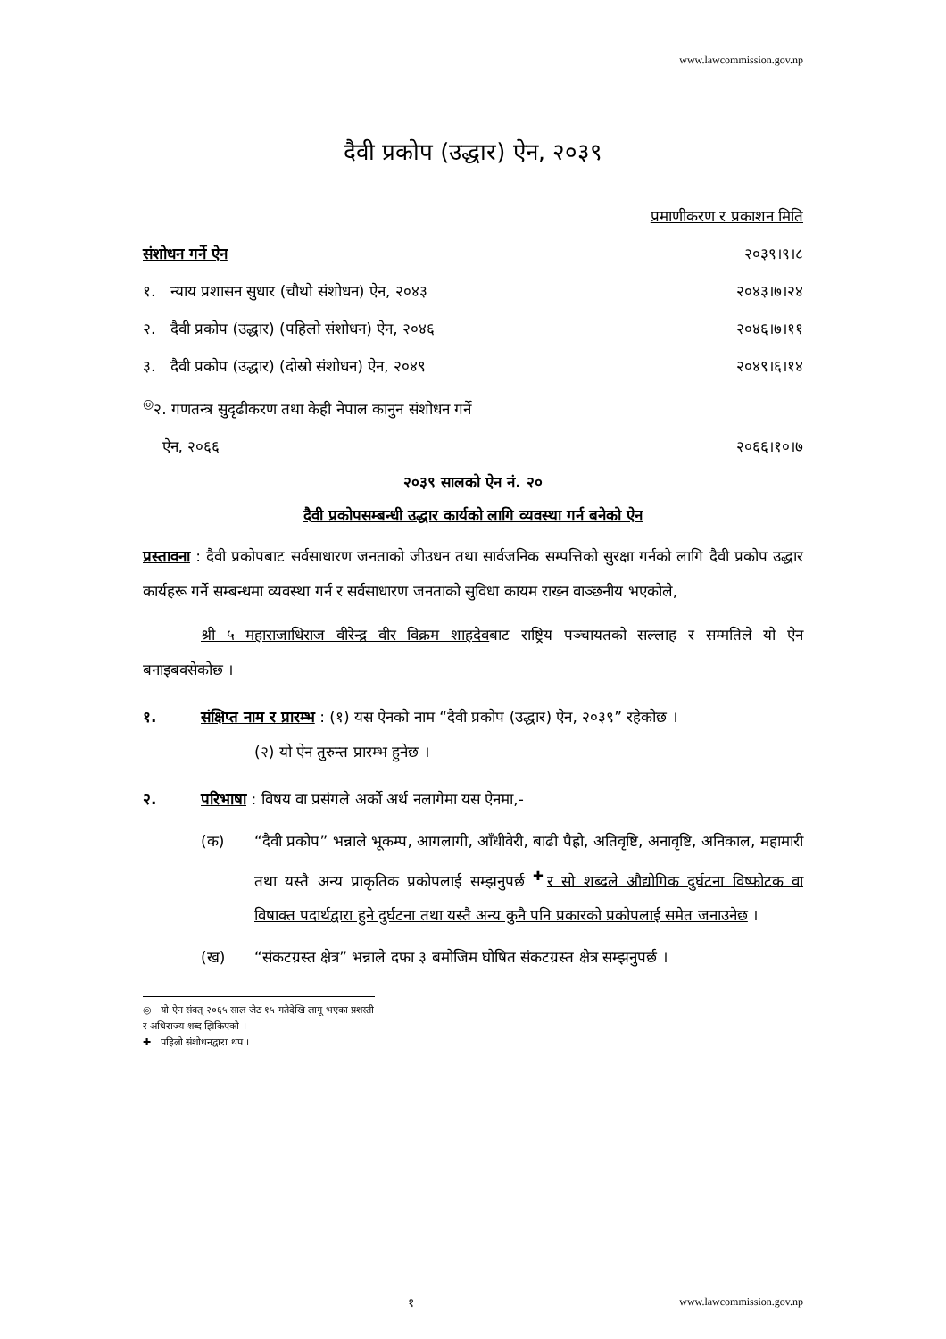www.lawcommission.gov.np
दैवी प्रकोप (उद्धार) ऐन, २०३९
प्रमाणीकरण र प्रकाशन मिति
संशोधन गर्ने ऐन २०३९।९।८
१. न्याय प्रशासन सुधार (चौथो संशोधन) ऐन, २०४३ २०४३।७।२४
२. दैवी प्रकोप (उद्धार) (पहिलो संशोधन) ऐन, २०४६ २०४६।७।११
३. दैवी प्रकोप (उद्धार) (दोस्रो संशोधन) ऐन, २०४९ २०४९।६।१४
<sup>◎</sup>२. गणतन्त्र सुदृढीकरण तथा केही नेपाल कानुन संशोधन गर्ने
ऐन, २०६६ २०६६।१०।७
२०३९ सालको ऐन नं. २०
दैवी प्रकोपसम्बन्धी उद्धार कार्यको लागि व्यवस्था गर्न बनेको ऐन
प्रस्तावना : दैवी प्रकोपबाट सर्वसाधारण जनताको जीउधन तथा सार्वजनिक सम्पत्तिको सुरक्षा गर्नको लागि दैवी प्रकोप उद्धार कार्यहरू गर्ने सम्बन्धमा व्यवस्था गर्न र सर्वसाधारण जनताको सुविधा कायम राख्न वाञ्छनीय भएकोले,
श्री ५ महाराजाधिराज वीरेन्द्र वीर विक्रम शाहदेवबाट राष्ट्रिय पञ्चायतको सल्लाह र सम्मतिले यो ऐन बनाइबक्सेकोछ ।
१. संक्षिप्त नाम र प्रारम्भ : (१) यस ऐनको नाम “दैवी प्रकोप (उद्धार) ऐन, २०३९” रहेकोछ ।
(२) यो ऐन तुरुन्त प्रारम्भ हुनेछ ।
२. परिभाषा : विषय वा प्रसंगले अर्को अर्थ नलागेमा यस ऐनमा,-
(क) “दैवी प्रकोप” भन्नाले भूकम्प, आगलागी, आँधीवेरी, बाढी पैह्रो, अतिवृष्टि, अनावृष्टि, अनिकाल, महामारी तथा यस्तै अन्य प्राकृतिक प्रकोपलाई सम्झनुपर्छ <sup>✚</sup>र सो शब्दले औद्योगिक दुर्घटना विष्फोटक वा विषाक्त पदार्थद्वारा हुने दुर्घटना तथा यस्तै अन्य कुनै पनि प्रकारको प्रकोपलाई समेत जनाउनेछ ।
(ख) “संकटग्रस्त क्षेत्र” भन्नाले दफा ३ बमोजिम घोषित संकटग्रस्त क्षेत्र सम्झनुपर्छ ।
◎ यो ऐन संवत् २०६५ साल जेठ १५ गतेदेखि लागू भएका प्रशस्ती र अधिराज्य शब्द झिकिएको ।
✚ पहिलो संशोधनद्वारा थप ।
१ www.lawcommission.gov.np